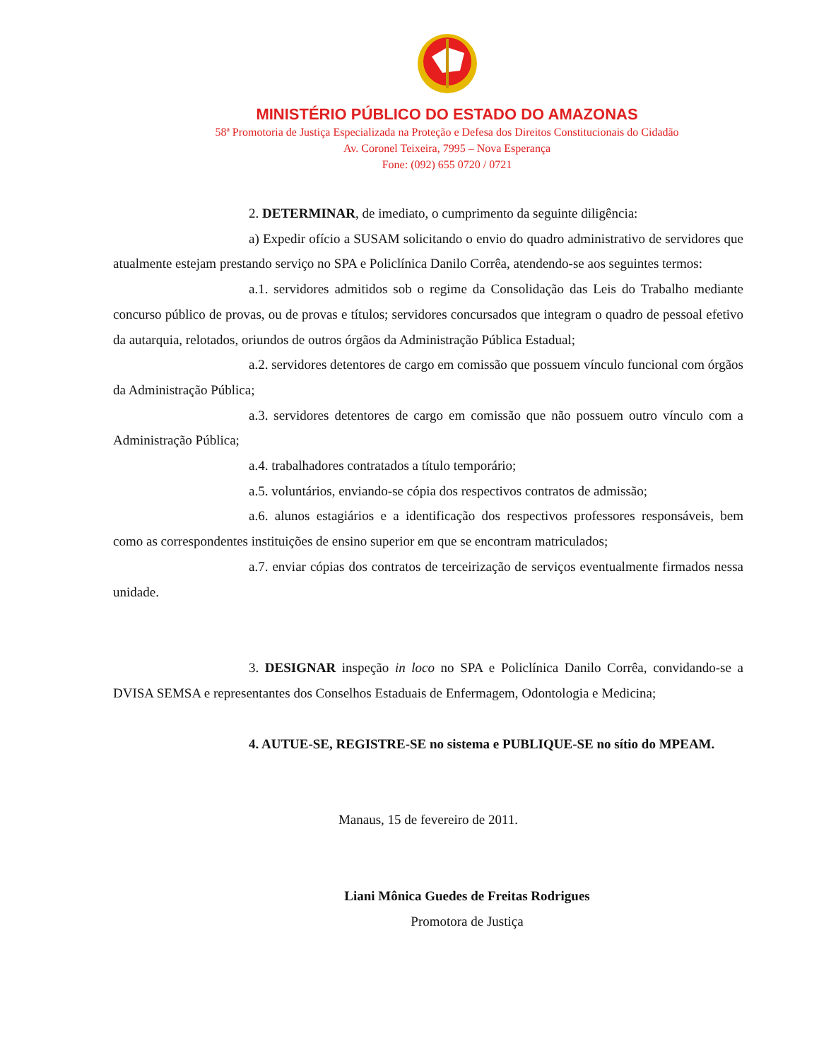MINISTÉRIO PÚBLICO DO ESTADO DO AMAZONAS
58ª Promotoria de Justiça Especializada na Proteção e Defesa dos Direitos Constitucionais do Cidadão
Av. Coronel Teixeira, 7995 – Nova Esperança
Fone: (092) 655 0720 / 0721
2. DETERMINAR, de imediato, o cumprimento da seguinte diligência:
a) Expedir ofício a SUSAM solicitando o envio do quadro administrativo de servidores que atualmente estejam prestando serviço no SPA e Policlínica Danilo Corrêa, atendendo-se aos seguintes termos:
a.1. servidores admitidos sob o regime da Consolidação das Leis do Trabalho mediante concurso público de provas, ou de provas e títulos; servidores concursados que integram o quadro de pessoal efetivo da autarquia, relotados, oriundos de outros órgãos da Administração Pública Estadual;
a.2. servidores detentores de cargo em comissão que possuem vínculo funcional com órgãos da Administração Pública;
a.3. servidores detentores de cargo em comissão que não possuem outro vínculo com a Administração Pública;
a.4. trabalhadores contratados a título temporário;
a.5. voluntários, enviando-se cópia dos respectivos contratos de admissão;
a.6. alunos estagiários e a identificação dos respectivos professores responsáveis, bem como as correspondentes instituições de ensino superior em que se encontram matriculados;
a.7. enviar cópias dos contratos de terceirização de serviços eventualmente firmados nessa unidade.
3. DESIGNAR inspeção in loco no SPA e Policlínica Danilo Corrêa, convidando-se a DVISA SEMSA e representantes dos Conselhos Estaduais de Enfermagem, Odontologia e Medicina;
4. AUTUE-SE, REGISTRE-SE no sistema e PUBLIQUE-SE no sítio do MPEAM.
Manaus, 15 de fevereiro de 2011.
Liani Mônica Guedes de Freitas Rodrigues
Promotora de Justiça